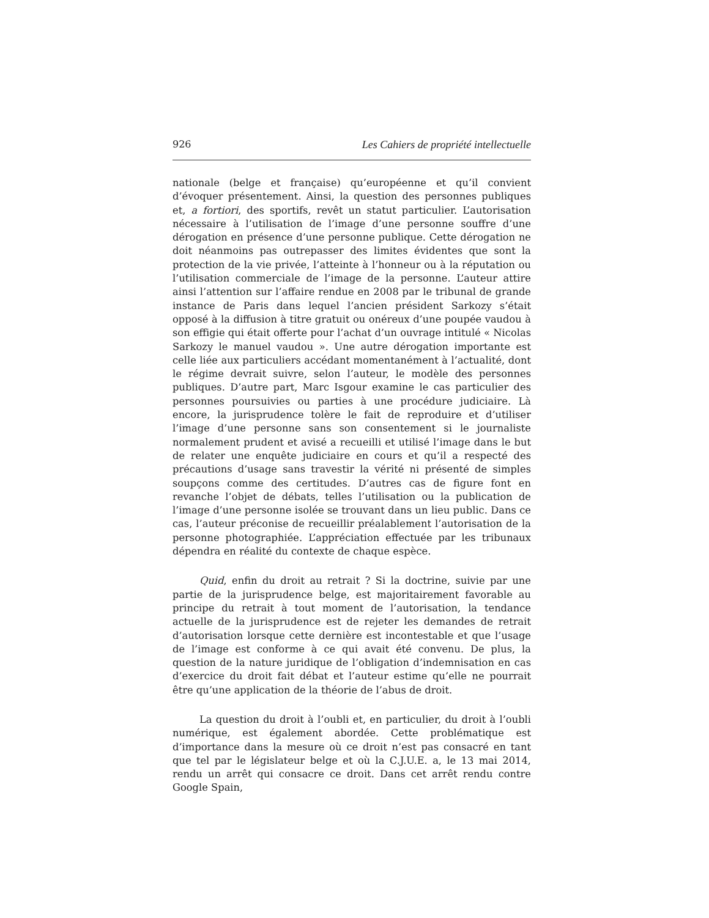926 Les Cahiers de propriété intellectuelle
nationale (belge et française) qu’européenne et qu’il convient d’évoquer présentement. Ainsi, la question des personnes publiques et, a fortiori, des sportifs, revêt un statut particulier. L’autorisation nécessaire à l’utilisation de l’image d’une personne souffre d’une dérogation en présence d’une personne publique. Cette dérogation ne doit néanmoins pas outrepasser des limites évidentes que sont la protection de la vie privée, l’atteinte à l’honneur ou à la réputation ou l’utilisation commerciale de l’image de la personne. L’auteur attire ainsi l’attention sur l’affaire rendue en 2008 par le tribunal de grande instance de Paris dans lequel l’ancien président Sarkozy s’était opposé à la diffusion à titre gratuit ou onéreux d’une poupée vaudou à son effigie qui était offerte pour l’achat d’un ouvrage intitulé « Nicolas Sarkozy le manuel vaudou ». Une autre dérogation importante est celle liée aux particuliers accédant momentanément à l’actualité, dont le régime devrait suivre, selon l’auteur, le modèle des personnes publiques. D’autre part, Marc Isgour examine le cas particulier des personnes poursuivies ou parties à une procédure judiciaire. Là encore, la jurisprudence tolère le fait de reproduire et d’utiliser l’image d’une personne sans son consentement si le journaliste normalement prudent et avisé a recueilli et utilisé l’image dans le but de relater une enquête judiciaire en cours et qu’il a respecté des précautions d’usage sans travestir la vérité ni présenté de simples soupçons comme des certitudes. D’autres cas de figure font en revanche l’objet de débats, telles l’utilisation ou la publication de l’image d’une personne isolée se trouvant dans un lieu public. Dans ce cas, l’auteur préconise de recueillir préalablement l’autorisation de la personne photographiée. L’appréciation effectuée par les tribunaux dépendra en réalité du contexte de chaque espèce.
Quid, enfin du droit au retrait ? Si la doctrine, suivie par une partie de la jurisprudence belge, est majoritairement favorable au principe du retrait à tout moment de l’autorisation, la tendance actuelle de la jurisprudence est de rejeter les demandes de retrait d’autorisation lorsque cette dernière est incontestable et que l’usage de l’image est conforme à ce qui avait été convenu. De plus, la question de la nature juridique de l’obligation d’indemnisation en cas d’exercice du droit fait débat et l’auteur estime qu’elle ne pourrait être qu’une application de la théorie de l’abus de droit.
La question du droit à l’oubli et, en particulier, du droit à l’oubli numérique, est également abordée. Cette problématique est d’importance dans la mesure où ce droit n’est pas consacré en tant que tel par le législateur belge et où la C.J.U.E. a, le 13 mai 2014, rendu un arrêt qui consacre ce droit. Dans cet arrêt rendu contre Google Spain,